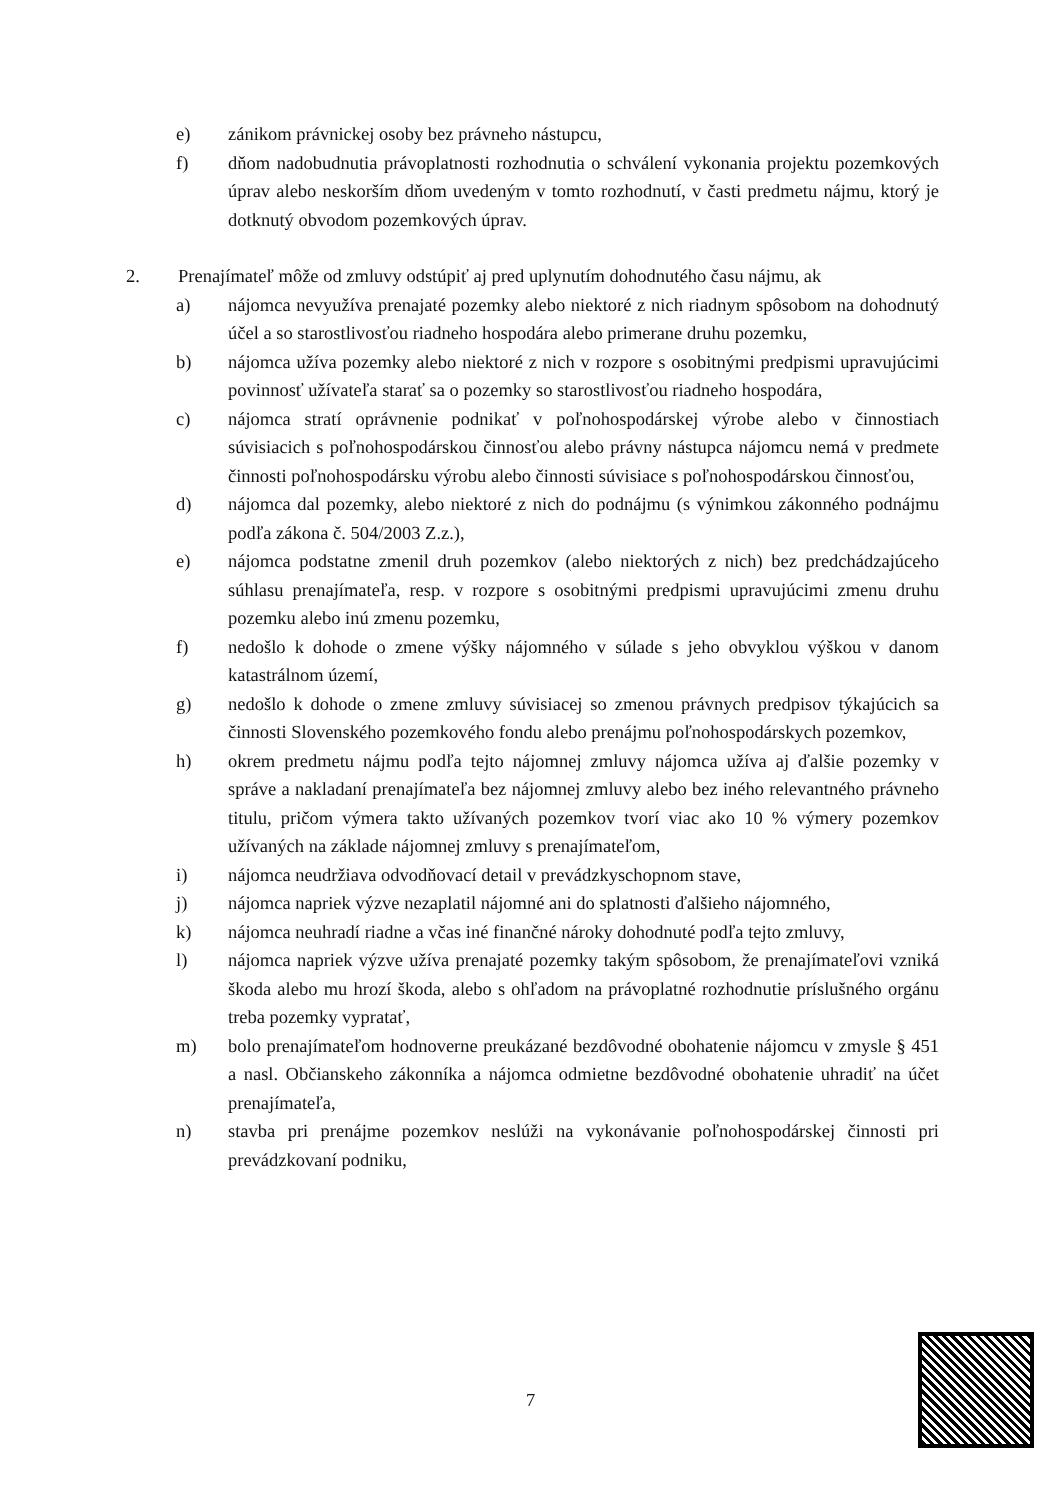e) zánikom právnickej osoby bez právneho nástupcu,
f) dňom nadobudnutia právoplatnosti rozhodnutia o schválení vykonania projektu pozemkových úprav alebo neskorším dňom uvedeným v tomto rozhodnutí, v časti predmetu nájmu, ktorý je dotknutý obvodom pozemkových úprav.
2. Prenajímateľ môže od zmluvy odstúpiť aj pred uplynutím dohodnutého času nájmu, ak
a) nájomca nevyužíva prenajaté pozemky alebo niektoré z nich riadnym spôsobom na dohodnutý účel a so starostlivosťou riadneho hospodára alebo primerane druhu pozemku,
b) nájomca užíva pozemky alebo niektoré z nich v rozpore s osobitnými predpismi upravujúcimi povinnosť užívateľa starať sa o pozemky so starostlivosťou riadneho hospodára,
c) nájomca stratí oprávnenie podnikať v poľnohospodárskej výrobe alebo v činnostiach súvisiacich s poľnohospodárskou činnosťou alebo právny nástupca nájomcu nemá v predmete činnosti poľnohospodársku výrobu alebo činnosti súvisiace s poľnohospodárskou činnosťou,
d) nájomca dal pozemky, alebo niektoré z nich do podnájmu (s výnimkou zákonného podnájmu podľa zákona č. 504/2003 Z.z.),
e) nájomca podstatne zmenil druh pozemkov (alebo niektorých z nich) bez predchádzajúceho súhlasu prenajímateľa, resp. v rozpore s osobitnými predpismi upravujúcimi zmenu druhu pozemku alebo inú zmenu pozemku,
f) nedošlo k dohode o zmene výšky nájomného v súlade s jeho obvyklou výškou v danom katastrálnom území,
g) nedošlo k dohode o zmene zmluvy súvisiacej so zmenou právnych predpisov týkajúcich sa činnosti Slovenského pozemkového fondu alebo prenájmu poľnohospodárskych pozemkov,
h) okrem predmetu nájmu podľa tejto nájomnej zmluvy nájomca užíva aj ďalšie pozemky v správe a nakladaní prenajímateľa bez nájomnej zmluvy alebo bez iného relevantného právneho titulu, pričom výmera takto užívaných pozemkov tvorí viac ako 10 % výmery pozemkov užívaných na základe nájomnej zmluvy s prenajímateľom,
i) nájomca neudržiava odvodňovací detail v prevádzkyschopnom stave,
j) nájomca napriek výzve nezaplatil nájomné ani do splatnosti ďalšieho nájomného,
k) nájomca neuhradí riadne a včas iné finančné nároky dohodnuté podľa tejto zmluvy,
l) nájomca napriek výzve užíva prenajaté pozemky takým spôsobom, že prenajímateľovi vzniká škoda alebo mu hrozí škoda, alebo s ohľadom na právoplatné rozhodnutie príslušného orgánu treba pozemky vypratať,
m) bolo prenajímateľom hodnoverne preukázané bezdôvodné obohatenie nájomcu v zmysle § 451 a nasl. Občianskeho zákonníka a nájomca odmietne bezdôvodné obohatenie uhradiť na účet prenajímateľa,
n) stavba pri prenájme pozemkov neslúži na vykonávanie poľnohospodárskej činnosti pri prevádzkovaní podniku,
7